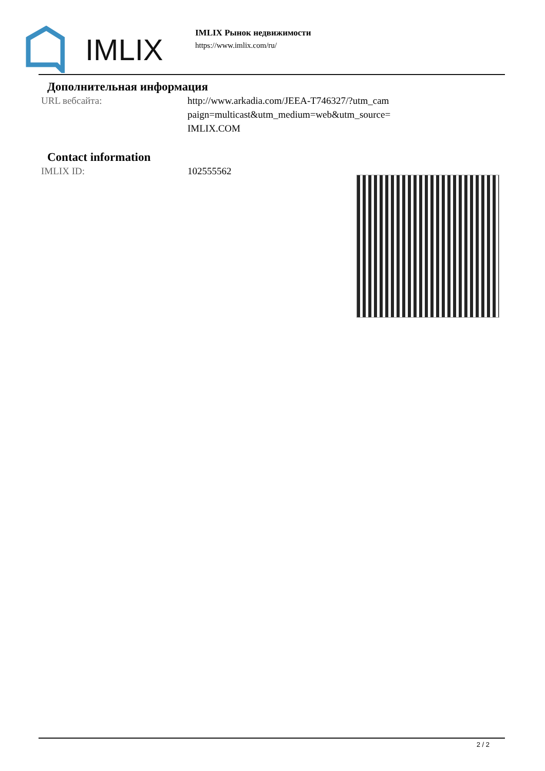IMLIX
IMLIX Рынок недвижимости
https://www.imlix.com/ru/
Дополнительная информация
| URL вебсайта: | http://www.arkadia.com/JEEA-T746327/?utm_cam paign=multicast&utm_medium=web&utm_source= IMLIX.COM |
Contact information
| IMLIX ID: | 102555562 |
2 / 2